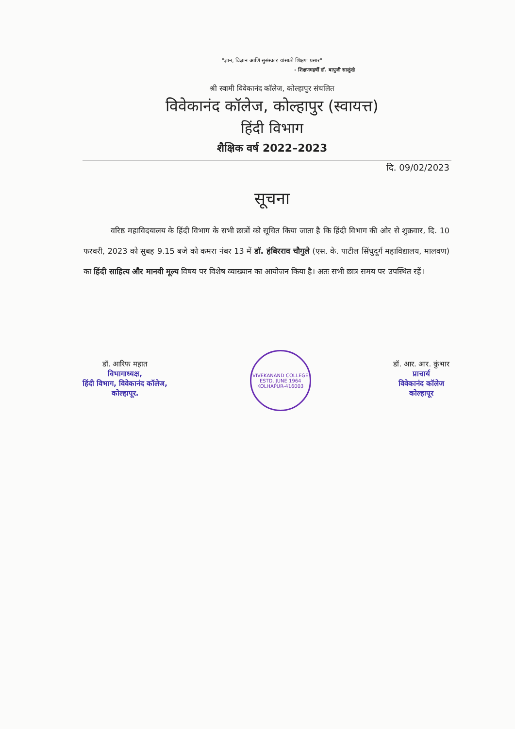"ज्ञान, विज्ञान आणि सुसंस्कार यांसाठी शिक्षण प्रसार"
- शिक्षणमहर्षी डॉ. बापुजी साळुंखे
श्री स्वामी विवेकानंद कॉलेज, कोल्हापुर संचलित
विवेकानंद कॉलेज, कोल्हापुर (स्वायत्त)
हिंदी विभाग
शैक्षिक वर्ष 2022–2023
दि. 09/02/2023
सूचना
वरिष्ठ महाविदयालय के हिंदी विभाग के सभी छात्रों को सूचित किया जाता है कि हिंदी विभाग की ओर से शुक्रवार, दि. 10 फरवरी, 2023 को सुबह 9.15 बजे को कमरा नंबर 13 में डॉ. हंबिरराव चौगुले (एस. के. पाटील सिंधुदूर्ग महाविद्यालय, मालवण) का हिंदी साहित्य और मानवी मूल्य विषय पर विशेष व्याख्यान का आयोजन किया है। अतः सभी छात्र समय पर उपस्थित रहें।
डॉ. आरिफ महात
विभागाध्यक्ष,
हिंदी विभाग, विवेकानंद कॉलेज,
कोल्हापूर.
VIVEKANAND COLLEGE
ESTD. JUNE 1964
KOLHAPUR-416003
डॉ. आर. आर. कुंभार
प्राचार्य
विवेकानंद कॉलेज
कोल्हापूर